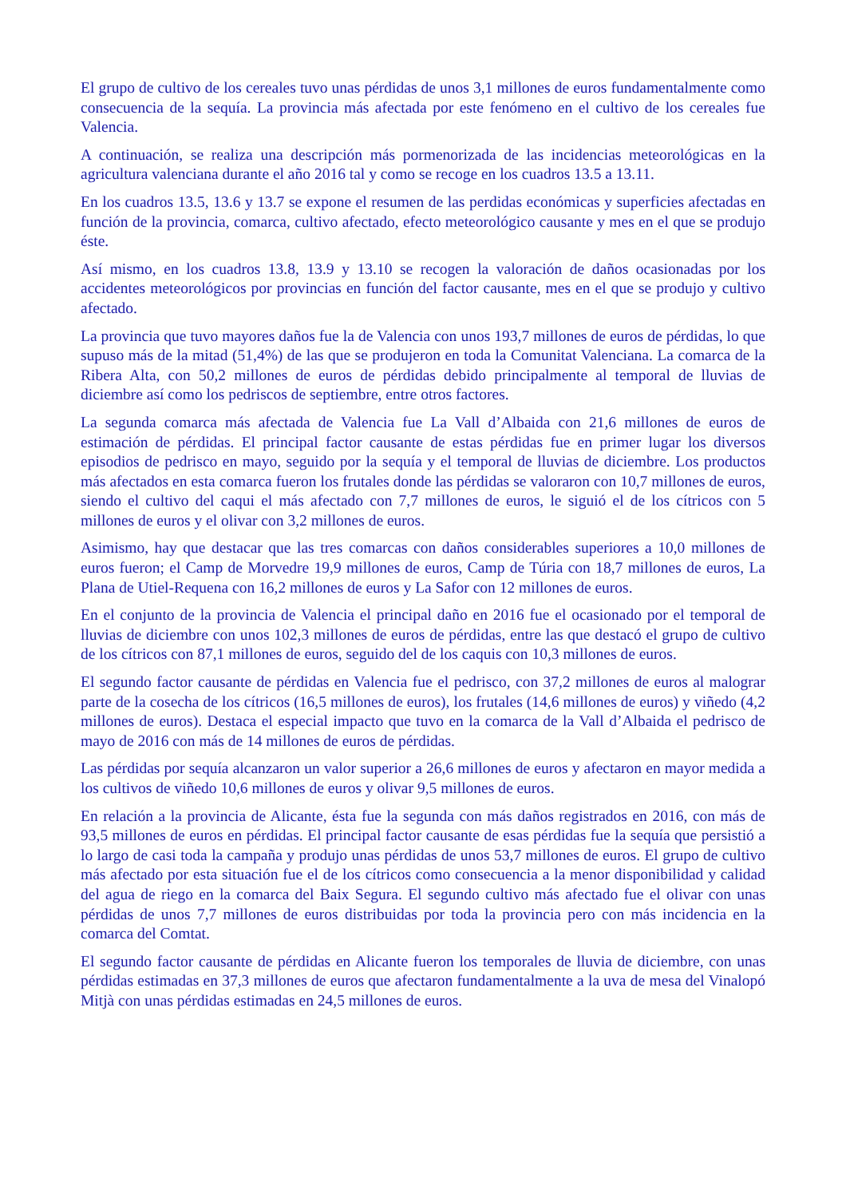El grupo de cultivo de los cereales tuvo unas pérdidas de unos 3,1 millones de euros fundamentalmente como consecuencia de la sequía. La provincia más afectada por este fenómeno en el cultivo de los cereales fue Valencia.
A continuación, se realiza una descripción más pormenorizada de las incidencias meteorológicas en la agricultura valenciana durante el año 2016 tal y como se recoge en los cuadros 13.5 a 13.11.
En los cuadros 13.5, 13.6 y 13.7 se expone el resumen de las perdidas económicas y superficies afectadas en función de la provincia, comarca, cultivo afectado, efecto meteorológico causante y mes en el que se produjo éste.
Así mismo, en los cuadros 13.8, 13.9 y 13.10 se recogen la valoración de daños ocasionadas por los accidentes meteorológicos por provincias en función del factor causante, mes en el que se produjo y cultivo afectado.
La provincia que tuvo mayores daños fue la de Valencia con unos 193,7 millones de euros de pérdidas, lo que supuso más de la mitad (51,4%) de las que se produjeron en toda la Comunitat Valenciana. La comarca de la Ribera Alta, con 50,2 millones de euros de pérdidas debido principalmente al temporal de lluvias de diciembre así como los pedriscos de septiembre, entre otros factores.
La segunda comarca más afectada de Valencia fue La Vall d’Albaida con 21,6 millones de euros de estimación de pérdidas. El principal factor causante de estas pérdidas fue en primer lugar los diversos episodios de pedrisco en mayo, seguido por la sequía y el temporal de lluvias de diciembre. Los productos más afectados en esta comarca fueron los frutales donde las pérdidas se valoraron con 10,7 millones de euros, siendo el cultivo del caqui el más afectado con 7,7 millones de euros, le siguió el de los cítricos con 5 millones de euros y el olivar con 3,2 millones de euros.
Asimismo, hay que destacar que las tres comarcas con daños considerables superiores a 10,0 millones de euros fueron; el Camp de Morvedre 19,9 millones de euros, Camp de Túria con 18,7 millones de euros, La Plana de Utiel-Requena con 16,2 millones de euros y La Safor con 12 millones de euros.
En el conjunto de la provincia de Valencia el principal daño en 2016 fue el ocasionado por el temporal de lluvias de diciembre con unos 102,3 millones de euros de pérdidas, entre las que destacó el grupo de cultivo de los cítricos con 87,1 millones de euros, seguido del de los caquis con 10,3 millones de euros.
El segundo factor causante de pérdidas en Valencia fue el pedrisco, con 37,2 millones de euros al malograr parte de la cosecha de los cítricos (16,5 millones de euros), los frutales (14,6 millones de euros) y viñedo (4,2 millones de euros). Destaca el especial impacto que tuvo en la comarca de la Vall d’Albaida el pedrisco de mayo de 2016 con más de 14 millones de euros de pérdidas.
Las pérdidas por sequía alcanzaron un valor superior a 26,6 millones de euros y afectaron en mayor medida a los cultivos de viñedo 10,6 millones de euros y olivar 9,5 millones de euros.
En relación a la provincia de Alicante, ésta fue la segunda con más daños registrados en 2016, con más de 93,5 millones de euros en pérdidas. El principal factor causante de esas pérdidas fue la sequía que persistió a lo largo de casi toda la campaña y produjo unas pérdidas de unos 53,7 millones de euros. El grupo de cultivo más afectado por esta situación fue el de los cítricos como consecuencia a la menor disponibilidad y calidad del agua de riego en la comarca del Baix Segura. El segundo cultivo más afectado fue el olivar con unas pérdidas de unos 7,7 millones de euros distribuidas por toda la provincia pero con más incidencia en la comarca del Comtat.
El segundo factor causante de pérdidas en Alicante fueron los temporales de lluvia de diciembre, con unas pérdidas estimadas en 37,3 millones de euros que afectaron fundamentalmente a la uva de mesa del Vinalopó Mitjà con unas pérdidas estimadas en 24,5 millones de euros.